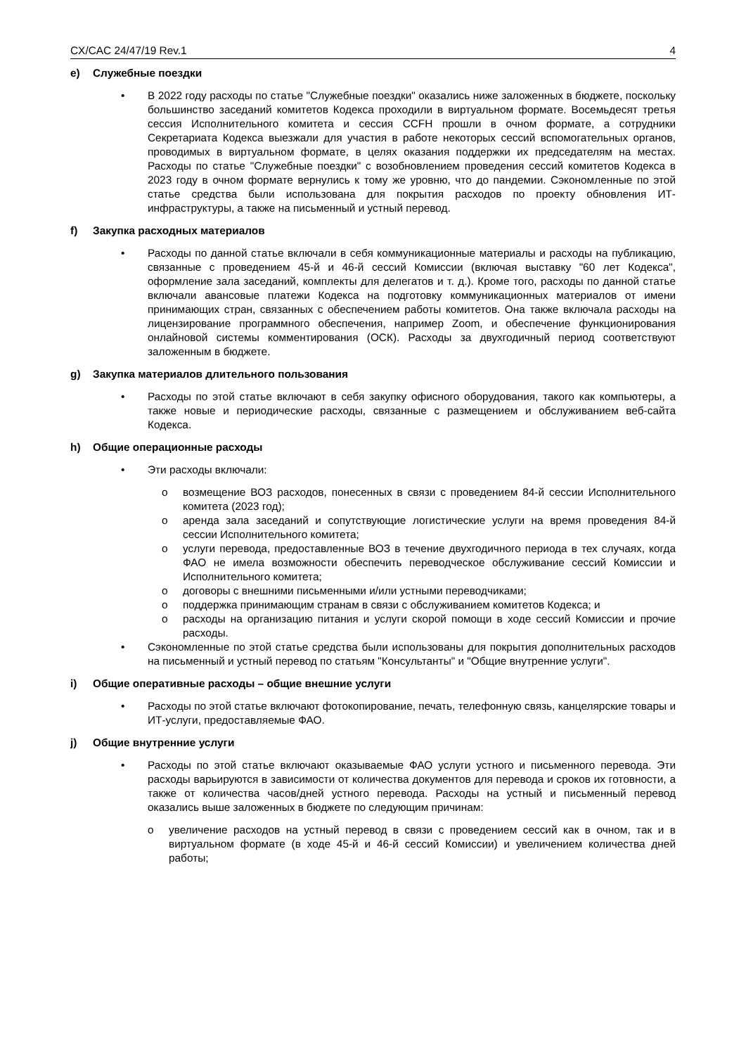CX/CAC 24/47/19 Rev.1 4
e) Служебные поездки
• В 2022 году расходы по статье "Служебные поездки" оказались ниже заложенных в бюджете, поскольку большинство заседаний комитетов Кодекса проходили в виртуальном формате. Восемьдесят третья сессия Исполнительного комитета и сессия CCFH прошли в очном формате, а сотрудники Секретариата Кодекса выезжали для участия в работе некоторых сессий вспомогательных органов, проводимых в виртуальном формате, в целях оказания поддержки их председателям на местах. Расходы по статье "Служебные поездки" с возобновлением проведения сессий комитетов Кодекса в 2023 году в очном формате вернулись к тому же уровню, что до пандемии. Сэкономленные по этой статье средства были использована для покрытия расходов по проекту обновления ИТ-инфраструктуры, а также на письменный и устный перевод.
f) Закупка расходных материалов
• Расходы по данной статье включали в себя коммуникационные материалы и расходы на публикацию, связанные с проведением 45-й и 46-й сессий Комиссии (включая выставку "60 лет Кодекса", оформление зала заседаний, комплекты для делегатов и т. д.). Кроме того, расходы по данной статье включали авансовые платежи Кодекса на подготовку коммуникационных материалов от имени принимающих стран, связанных с обеспечением работы комитетов. Она также включала расходы на лицензирование программного обеспечения, например Zoom, и обеспечение функционирования онлайновой системы комментирования (ОСК). Расходы за двухгодичный период соответствуют заложенным в бюджете.
g) Закупка материалов длительного пользования
• Расходы по этой статье включают в себя закупку офисного оборудования, такого как компьютеры, а также новые и периодические расходы, связанные с размещением и обслуживанием веб-сайта Кодекса.
h) Общие операционные расходы
• Эти расходы включали:
o возмещение ВОЗ расходов, понесенных в связи с проведением 84-й сессии Исполнительного комитета (2023 год);
o аренда зала заседаний и сопутствующие логистические услуги на время проведения 84-й сессии Исполнительного комитета;
o услуги перевода, предоставленные ВОЗ в течение двухгодичного периода в тех случаях, когда ФАО не имела возможности обеспечить переводческое обслуживание сессий Комиссии и Исполнительного комитета;
o договоры с внешними письменными и/или устными переводчиками;
o поддержка принимающим странам в связи с обслуживанием комитетов Кодекса; и
o расходы на организацию питания и услуги скорой помощи в ходе сессий Комиссии и прочие расходы.
• Сэкономленные по этой статье средства были использованы для покрытия дополнительных расходов на письменный и устный перевод по статьям "Консультанты" и "Общие внутренние услуги".
i) Общие оперативные расходы – общие внешние услуги
• Расходы по этой статье включают фотокопирование, печать, телефонную связь, канцелярские товары и ИТ-услуги, предоставляемые ФАО.
j) Общие внутренние услуги
• Расходы по этой статье включают оказываемые ФАО услуги устного и письменного перевода. Эти расходы варьируются в зависимости от количества документов для перевода и сроков их готовности, а также от количества часов/дней устного перевода. Расходы на устный и письменный перевод оказались выше заложенных в бюджете по следующим причинам:
o увеличение расходов на устный перевод в связи с проведением сессий как в очном, так и в виртуальном формате (в ходе 45-й и 46-й сессий Комиссии) и увеличением количества дней работы;